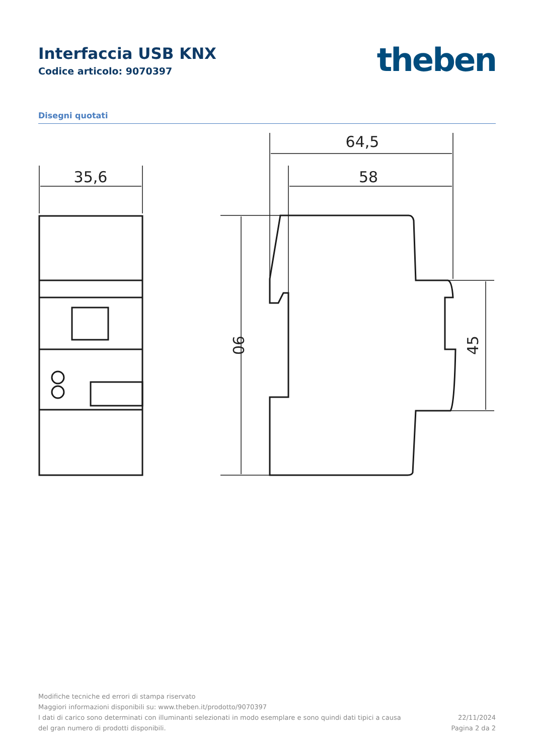Interfaccia USB KNX
Codice articolo: 9070397
theben
Disegni quotati
35,6
64,5
58
90
45
Modifiche tecniche ed errori di stampa riservato
Maggiori informazioni disponibili su: www.theben.it/prodotto/9070397
I dati di carico sono determinati con illuminanti selezionati in modo esemplare e sono quindi dati tipici a causa
del gran numero di prodotti disponibili.
22/11/2024
Pagina 2 da 2